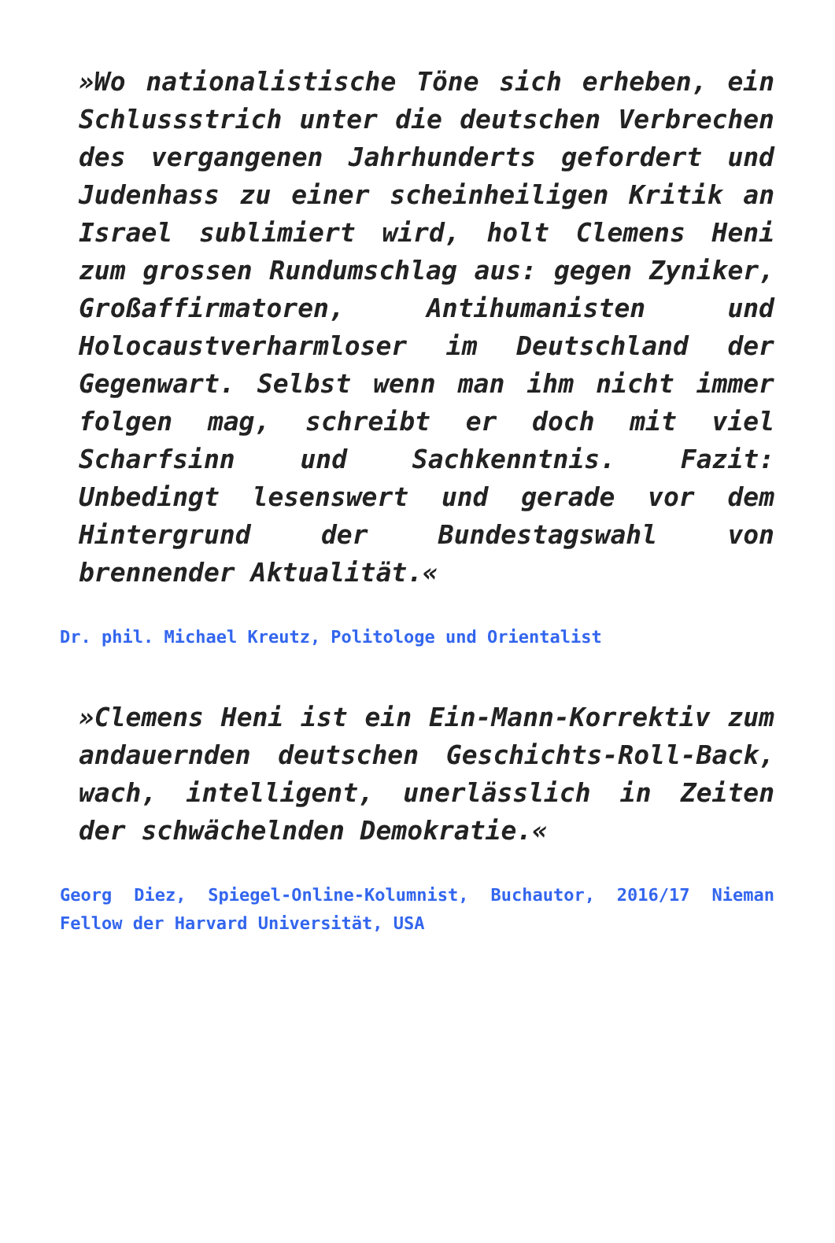»Wo nationalistische Töne sich erheben, ein Schlussstrich unter die deutschen Verbrechen des vergangenen Jahrhunderts gefordert und Judenhass zu einer scheinheiligen Kritik an Israel sublimiert wird, holt Clemens Heni zum grossen Rundumschlag aus: gegen Zyniker, Großaffirmatoren, Antihumanisten und Holocaustverharmloser im Deutschland der Gegenwart. Selbst wenn man ihm nicht immer folgen mag, schreibt er doch mit viel Scharfsinn und Sachkenntnis. Fazit: Unbedingt lesenswert und gerade vor dem Hintergrund der Bundestagswahl von brennender Aktualität.«
Dr. phil. Michael Kreutz, Politologe und Orientalist
»Clemens Heni ist ein Ein-Mann-Korrektiv zum andauernden deutschen Geschichts-Roll-Back, wach, intelligent, unerlässlich in Zeiten der schwächelnden Demokratie.«
Georg Diez, Spiegel-Online-Kolumnist, Buchautor, 2016/17 Nieman Fellow der Harvard Universität, USA